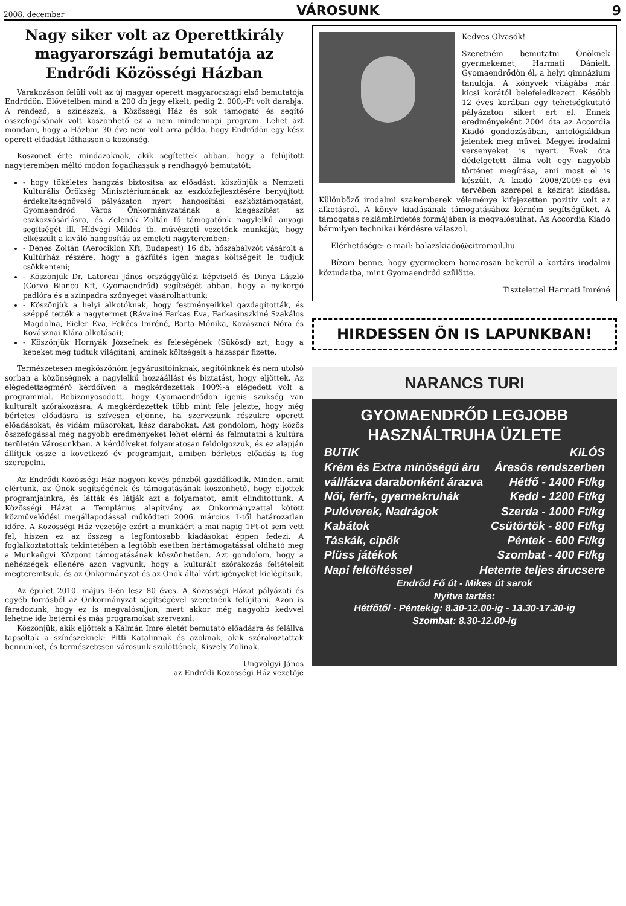2008. december VÁROSUNK 9
Nagy siker volt az Operettkirály magyarországi bemutatója az Endrődi Közösségi Házban
Várakozáson felüli volt az új magyar operett magyarországi első bemutatója Endrődön. Elővételben mind a 200 db jegy elkelt, pedig 2. 000,-Ft volt darabja. A rendező, a színészek, a Közösségi Ház és sok támogató és segítő összefogásának volt köszönhető ez a nem mindennapi program. Lehet azt mondani, hogy a Házban 30 éve nem volt arra példa, hogy Endrődön egy kész operett előadást láthasson a közönség.
Köszönet érte mindazoknak, akik segítettek abban, hogy a felújított nagyteremben méltó módon fogadhassuk a rendhagyó bemutatót:
- hogy tökéletes hangzás biztosítsa az előadást: köszönjük a Nemzeti Kulturális Örökség Minisztériumának az eszközfejlesztésére benyújtott érdekeltségnövelő pályázaton nyert hangosítási eszköztámogatást, Gyomaendrőd Város Önkormányzatának a kiegészítést az eszközvásárlásra, és Zelenák Zoltán fő támogatónk nagylelkű anyagi segítségét ill. Hídvégi Miklós tb. művészeti vezetőnk munkáját, hogy elkészült a kiváló hangosítás az emeleti nagyteremben;
- Dénes Zoltán (Aerociklon Kft, Budapest) 16 db. hőszabályzót vásárolt a Kultúrház részére, hogy a gázfűtés igen magas költségeit le tudjuk csökkenteni;
- Köszönjük Dr. Latorcai János országgyűlési képviselő és Dinya László (Corvo Bianco Kft, Gyomaendrőd) segítségét abban, hogy a nyikorgó padlóra és a színpadra szőnyeget vásárolhattunk;
- Köszönjük a helyi alkotóknak, hogy festményeikkel gazdagították, és széppé tették a nagytermet (Rávainé Farkas Éva, Farkasinszkiné Szakálos Magdolna, Eicler Éva, Fekécs Imréné, Barta Mónika, Kovásznai Nóra és Kovásznai Klára alkotásai);
- Köszönjük Hornyák Józsefnek és feleségének (Sükösd) azt, hogy a képeket meg tudtuk világítani, aminek költségeit a házaspár fizette.
Természetesen megköszönöm jegyárusítóinknak, segítőinknek és nem utolsó sorban a közönségnek a nagylelkű hozzáállást és biztatást, hogy eljöttek. Az elégedettségmérő kérdőíven a megkérdezettek 100%-a elégedett volt a programmal. Bebizonyosodott, hogy Gyomaendrődön igenis szükség van kulturált szórakozásra. A megkérdezettek több mint fele jelezte, hogy még bérletes előadásra is szívesen eljönne, ha szervezünk részükre operett előadásokat, és vidám műsorokat, kész darabokat. Azt gondolom, hogy közös összefogással még nagyobb eredményeket lehet elérni és felmutatni a kultúra területén Városunkban. A kérdőíveket folyamatosan feldolgozzuk, és ez alapján állítjuk össze a következő év programjait, amiben bérletes előadás is fog szerepelni.
Az Endrődi Közösségi Ház nagyon kevés pénzből gazdálkodik. Minden, amit elértünk, az Önök segítségének és támogatásának köszönhető, hogy eljöttek programjainkra, és látták és látják azt a folyamatot, amit elindítottunk. A Közösségi Házat a Templárius alapítvány az Önkormányzattal kötött közművelődési megállapodással működteti 2006. március 1-től határozatlan időre. A Közösségi Ház vezetője ezért a munkáért a mai napig 1Ft-ot sem vett fel, hiszen ez az összeg a legfontosabb kiadásokat éppen fedezi. A foglalkoztatottak tekintetében a legtöbb esetben bértámogatással oldható meg a Munkaügyi Központ támogatásának köszönhetően. Azt gondolom, hogy a nehézségek ellenére azon vagyunk, hogy a kulturált szórakozás feltételeit megteremtsük, és az Önkormányzat és az Önök által várt igényeket kielégítsük.
Az épület 2010. május 9-én lesz 80 éves. A Közösségi Házat pályázati és egyéb forrásból az Önkormányzat segítségével szeretnénk felújítani. Azon is fáradozunk, hogy ez is megvalósuljon, mert akkor még nagyobb kedvvel lehetne ide betérni és más programokat szervezni.
Köszönjük, akik eljöttek a Kálmán Imre életét bemutató előadásra és felállva tapsoltak a színészeknek: Pitti Katalinnak és azoknak, akik szórakoztattak bennünket, és természetesen városunk szülöttének, Kiszely Zolinak.
Ungvölgyi János
az Endrődi Közösségi Ház vezetője
Kedves Olvasók!
Szeretném bemutatni Önöknek gyermekemet, Harmati Dánielt. Gyomaendrődön él, a helyi gimnázium tanulója. A könyvek világába már kicsi korától belefeledkezett. Később 12 éves korában egy tehetségkutató pályázaton sikert ért el. Ennek eredményeként 2004 óta az Accordia Kiadó gondozásában, antológiákban jelentek meg művei. Megyei irodalmi versenyeket is nyert. Évek óta dédelgetett álma volt egy nagyobb történet megírása, ami most el is készült. A kiadó 2008/2009-es évi tervében szerepel a kézirat kiadása. Különböző irodalmi szakemberek véleménye kifejezetten pozitív volt az alkotásról. A könyv kiadásának támogatásához kérném segítségüket. A támogatás reklámhirdetés formájában is megvalósulhat. Az Accordia Kiadó bármilyen technikai kérdésre válaszol.
Elérhetősége: e-mail: balazskiado@citromail.hu
Bízom benne, hogy gyermekem hamarosan bekerül a kortárs irodalmi köztudatba, mint Gyomaendrőd szülötte.
Tisztelettel Harmati Imréné
HIRDESSEN ÖN IS LAPUNKBAN!
NARANCS TURI
GYOMAENDRŐD LEGJOBB
HASZNÁLTRUHA ÜZLETE
BUTIK KILÓS
Krém és Extra minőségű áru Áresős rendszerben
vállfázva darabonként árazva Hétfő - 1400 Ft/kg
Női, férfi-, gyermekruhák Kedd - 1200 Ft/kg
Pulóverek, Nadrágok Szerda - 1000 Ft/kg
Kabátok Csütörtök - 800 Ft/kg
Táskák, cipők Péntek - 600 Ft/kg
Plüss játékok Szombat - 400 Ft/kg
Napi feltöltéssel Hetente teljes árucsere
Endrőd Fő út - Mikes út sarok
Nyitva tartás:
Hétfőtől - Péntekig: 8.30-12.00-ig - 13.30-17.30-ig
Szombat: 8.30-12.00-ig